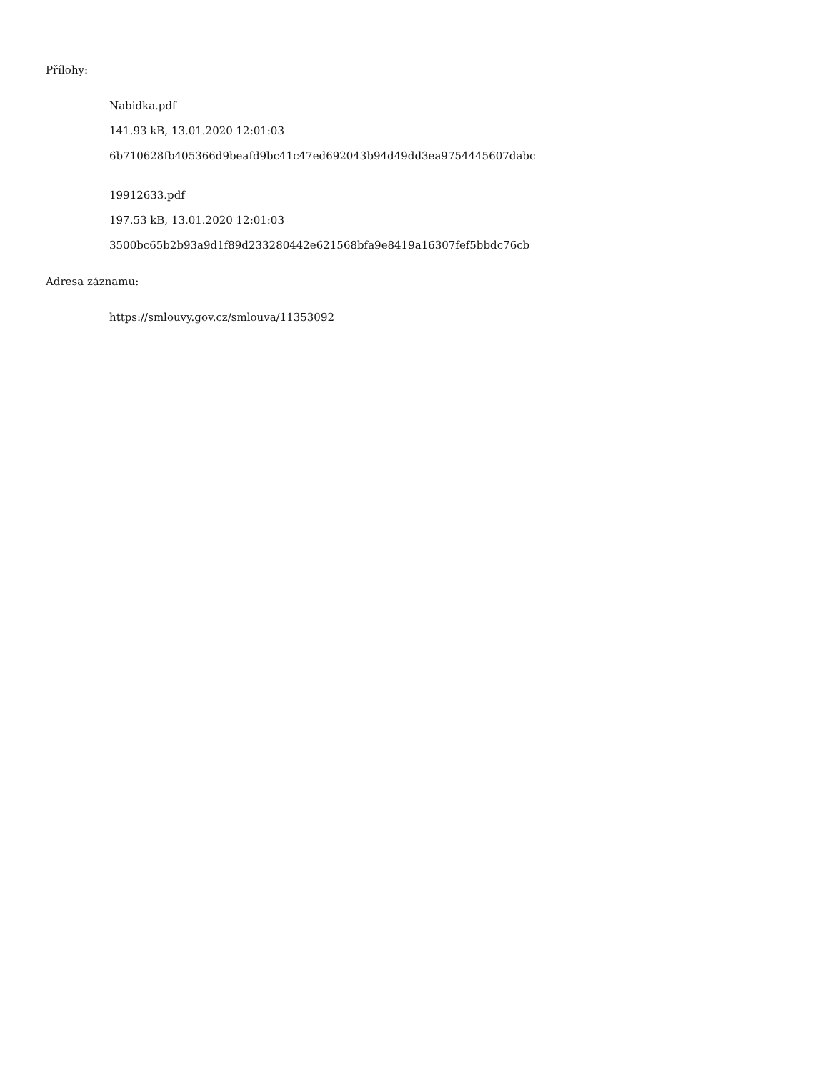Přílohy:
Nabidka.pdf
141.93 kB, 13.01.2020 12:01:03
6b710628fb405366d9beafd9bc41c47ed692043b94d49dd3ea9754445607dabc
19912633.pdf
197.53 kB, 13.01.2020 12:01:03
3500bc65b2b93a9d1f89d233280442e621568bfa9e8419a16307fef5bbdc76cb
Adresa záznamu:
https://smlouvy.gov.cz/smlouva/11353092